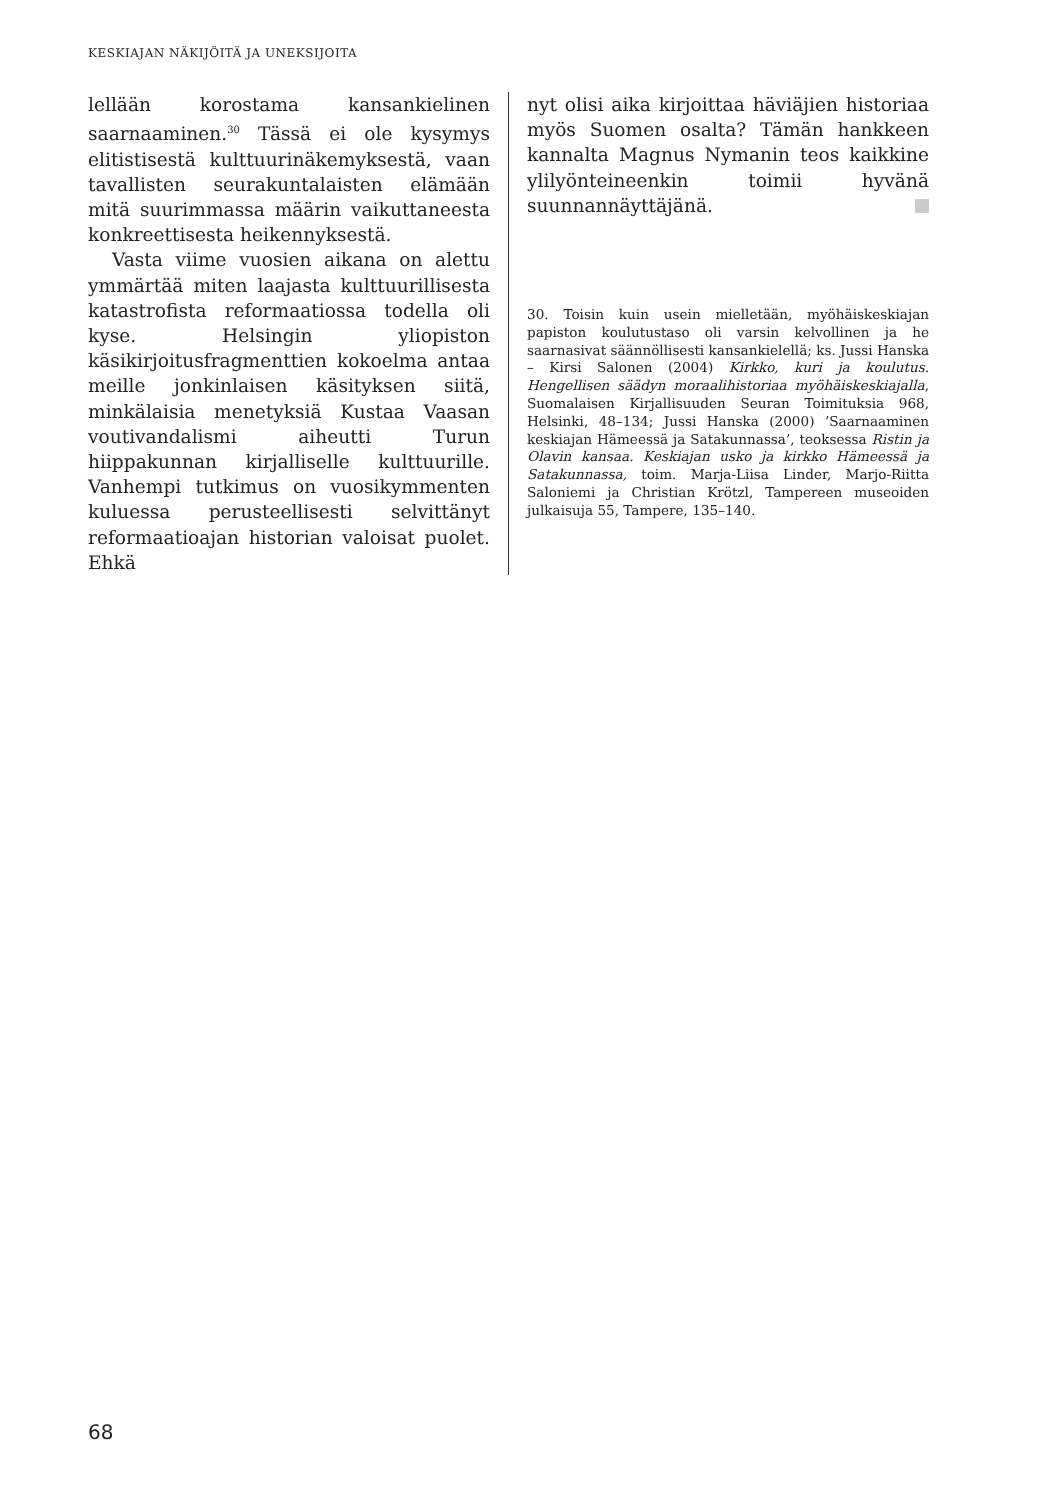KESKIAJAN NÄKIJÖITÄ JA UNEKSIJOITA
lellään korostama kansankielinen saarnaaminen.<sup>30</sup> Tässä ei ole kysymys elitistisestä kulttuurinäkemyksestä, vaan tavallisten seurakuntalaisten elämään mitä suurimmassa määrin vaikuttaneesta konkreettisesta heikennyksestä.
Vasta viime vuosien aikana on alettu ymmärtää miten laajasta kulttuurillisesta katastrofista reformaatiossa todella oli kyse. Helsingin yliopiston käsikirjoitusfragmenttien kokoelma antaa meille jonkinlaisen käsityksen siitä, minkälaisia menetyksiä Kustaa Vaasan voutivandalismi aiheutti Turun hiippakunnan kirjalliselle kulttuurille. Vanhempi tutkimus on vuosikymmenten kuluessa perusteellisesti selvittänyt reformaatioajan historian valoisat puolet. Ehkä
nyt olisi aika kirjoittaa häviäjien historiaa myös Suomen osalta? Tämän hankkeen kannalta Magnus Nymanin teos kaikkine ylilyönteineenkin toimii hyvänä suunnannäyttäjänä.
30. Toisin kuin usein mielletään, myöhäiskeskiajan papiston koulutustaso oli varsin kelvollinen ja he saarnasivat säännöllisesti kansankielellä; ks. Jussi Hanska – Kirsi Salonen (2004) Kirkko, kuri ja koulutus. Hengellisen säädyn moraalihistoriaa myöhäiskeskiajalla, Suomalaisen Kirjallisuuden Seuran Toimituksia 968, Helsinki, 48–134; Jussi Hanska (2000) ’Saarnaaminen keskiajan Hämeessä ja Satakunnassa’, teoksessa Ristin ja Olavin kansaa. Keskiajan usko ja kirkko Hämeessä ja Satakunnassa, toim. Marja-Liisa Linder, Marjo-Riitta Saloniemi ja Christian Krötzl, Tampereen museoiden julkaisuja 55, Tampere, 135–140.
68